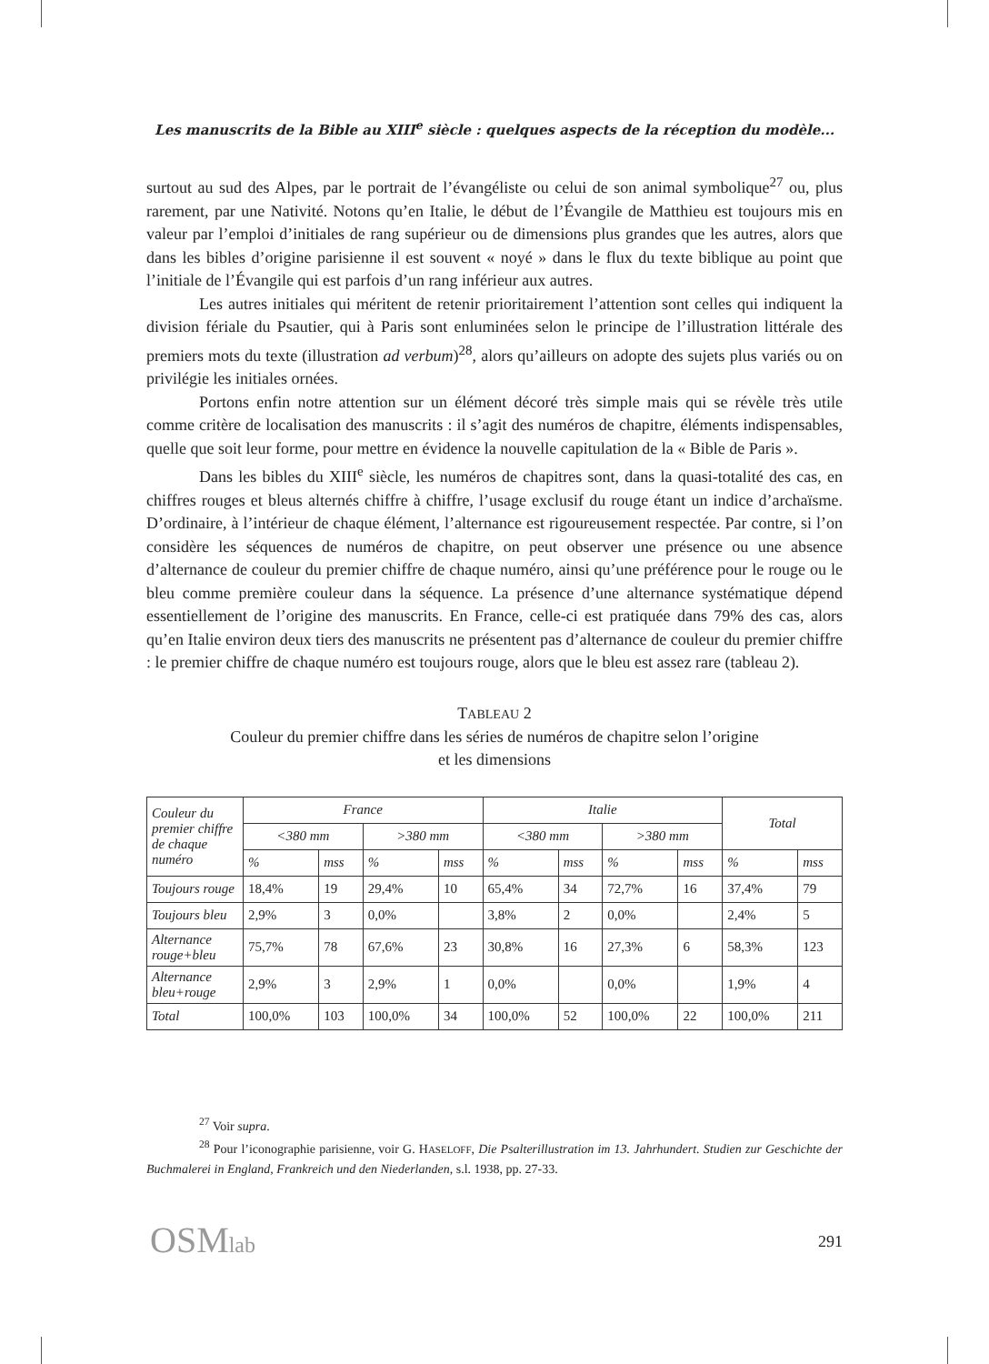Les manuscrits de la Bible au XIII<sup>e</sup> siècle : quelques aspects de la réception du modèle...
surtout au sud des Alpes, par le portrait de l’évangéliste ou celui de son animal symbolique<sup>27</sup> ou, plus rarement, par une Nativité. Notons qu’en Italie, le début de l’Évangile de Matthieu est toujours mis en valeur par l’emploi d’initiales de rang supérieur ou de dimensions plus grandes que les autres, alors que dans les bibles d’origine parisienne il est souvent « noyé » dans le flux du texte biblique au point que l’initiale de l’Évangile qui est parfois d’un rang inférieur aux autres.
Les autres initiales qui méritent de retenir prioritairement l’attention sont celles qui indiquent la division fériale du Psautier, qui à Paris sont enluminées selon le principe de l’illustration littérale des premiers mots du texte (illustration ad verbum)<sup>28</sup>, alors qu’ailleurs on adopte des sujets plus variés ou on privilégie les initiales ornées.
Portons enfin notre attention sur un élément décoré très simple mais qui se révèle très utile comme critère de localisation des manuscrits : il s’agit des numéros de chapitre, éléments indispensables, quelle que soit leur forme, pour mettre en évidence la nouvelle capitulation de la « Bible de Paris ».
Dans les bibles du XIII<sup>e</sup> siècle, les numéros de chapitres sont, dans la quasi-totalité des cas, en chiffres rouges et bleus alternés chiffre à chiffre, l’usage exclusif du rouge étant un indice d’archaïsme. D’ordinaire, à l’intérieur de chaque élément, l’alternance est rigoureusement respectée. Par contre, si l’on considère les séquences de numéros de chapitre, on peut observer une présence ou une absence d’alternance de couleur du premier chiffre de chaque numéro, ainsi qu’une préférence pour le rouge ou le bleu comme première couleur dans la séquence. La présence d’une alternance systématique dépend essentiellement de l’origine des manuscrits. En France, celle-ci est pratiquée dans 79% des cas, alors qu’en Italie environ deux tiers des manuscrits ne présentent pas d’alternance de couleur du premier chiffre : le premier chiffre de chaque numéro est toujours rouge, alors que le bleu est assez rare (tableau 2).
TABLEAU 2
Couleur du premier chiffre dans les séries de numéros de chapitre selon l’origine
et les dimensions
| Couleur du premier chiffre de chaque numéro | France | | | | Italie | | | | Total | |
| | <380 mm | | >380 mm | | <380 mm | | >380 mm | | | |
| | % | mss | % | mss | % | mss | % | mss | % | mss |
| Toujours rouge | 18,4% | 19 | 29,4% | 10 | 65,4% | 34 | 72,7% | 16 | 37,4% | 79 |
| Toujours bleu | 2,9% | 3 | 0,0% | | 3,8% | 2 | 0,0% | | 2,4% | 5 |
| Alternance rouge+bleu | 75,7% | 78 | 67,6% | 23 | 30,8% | 16 | 27,3% | 6 | 58,3% | 123 |
| Alternance bleu+rouge | 2,9% | 3 | 2,9% | 1 | 0,0% | | 0,0% | | 1,9% | 4 |
| Total | 100,0% | 103 | 100,0% | 34 | 100,0% | 52 | 100,0% | 22 | 100,0% | 211 |
<sup>27</sup> Voir supra.
<sup>28</sup> Pour l’iconographie parisienne, voir G. HASELOFF, Die Psalterillustration im 13. Jahrhundert. Studien zur Geschichte der Buchmalerei in England, Frankreich und den Niederlanden, s.l. 1938, pp. 27-33.
OSMlab 291